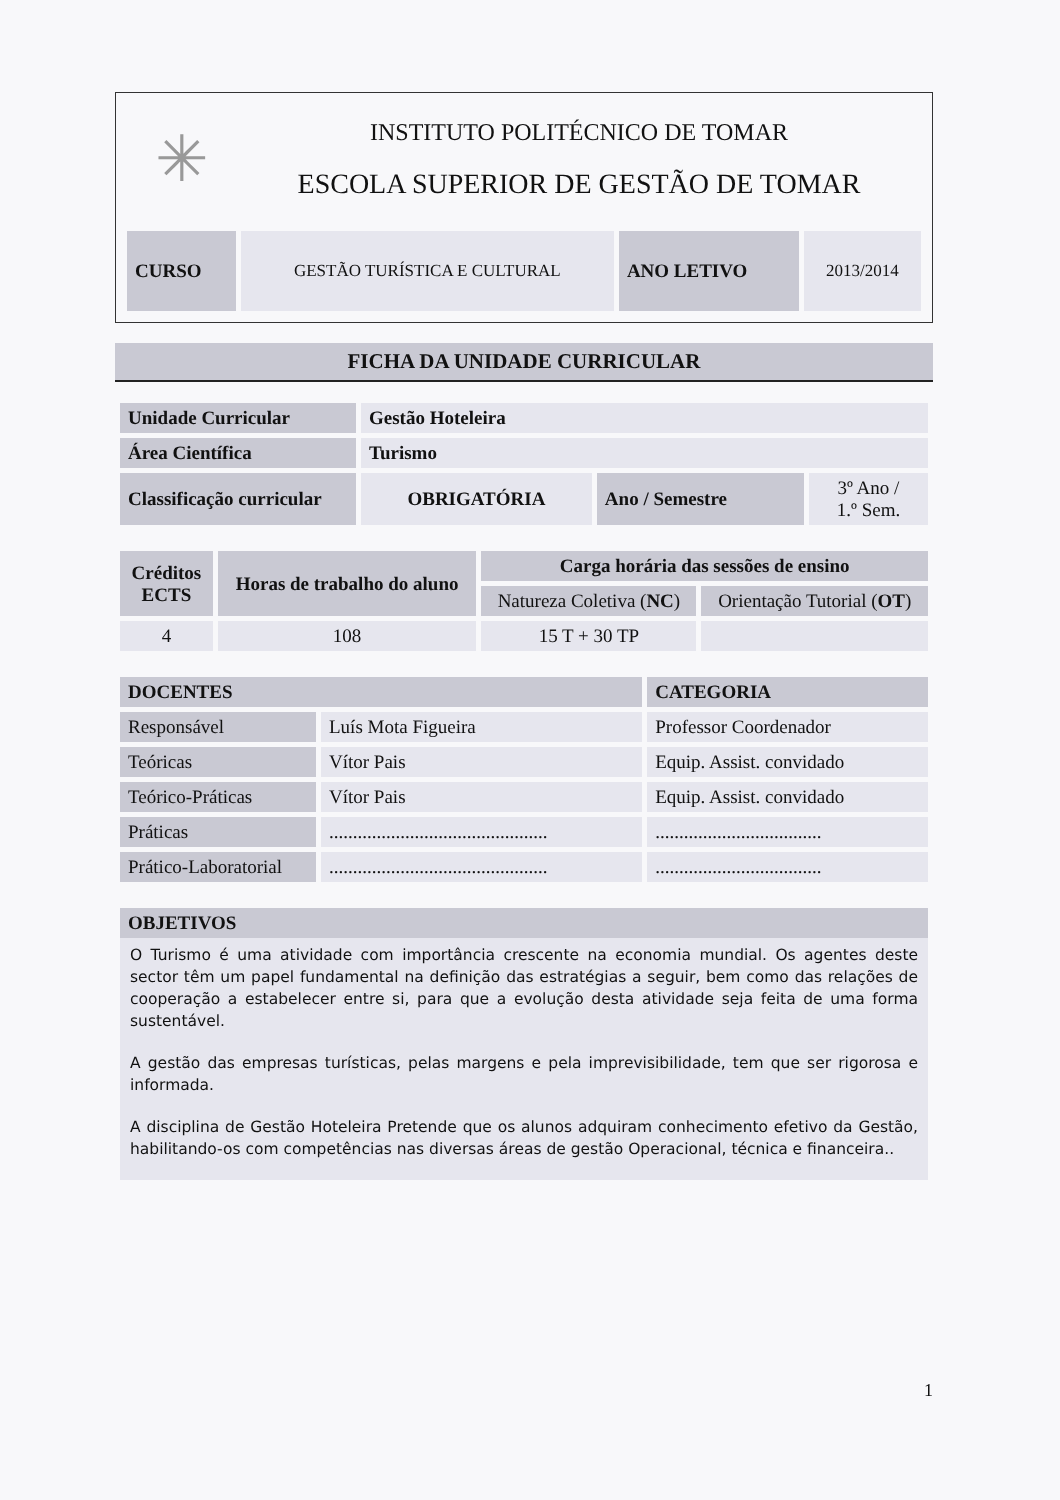✳
INSTITUTO POLITÉCNICO DE TOMAR
ESCOLA SUPERIOR DE GESTÃO DE TOMAR
| CURSO | GESTÃO TURÍSTICA E CULTURAL | ANO LETIVO | 2013/2014 |
FICHA DA UNIDADE CURRICULAR
| Unidade Curricular | Gestão Hoteleira | | |
| Área Científica | Turismo | | |
| Classificação curricular | OBRIGATÓRIA | Ano / Semestre | 3º Ano / 1.º Sem. |
| Créditos ECTS | Horas de trabalho do aluno | Carga horária das sessões de ensino | |
| | | Natureza Coletiva ( NC ) | Orientação Tutorial ( OT ) |
| 4 | 108 | 15 T + 30 TP | |
| DOCENTES | | CATEGORIA |
| Responsável | Luís Mota Figueira | Professor Coordenador |
| Teóricas | Vítor Pais | Equip. Assist. convidado |
| Teórico-Práticas | Vítor Pais | Equip. Assist. convidado |
| Práticas | .............................................. | ................................... |
| Prático-Laboratorial | .............................................. | ................................... |
| OBJETIVOS |
O Turismo é uma atividade com importância crescente na economia mundial. Os agentes deste sector têm um papel fundamental na definição das estratégias a seguir, bem como das relações de cooperação a estabelecer entre si, para que a evolução desta atividade seja feita de uma forma sustentável.
A gestão das empresas turísticas, pelas margens e pela imprevisibilidade, tem que ser rigorosa e informada.
A disciplina de Gestão Hoteleira Pretende que os alunos adquiram conhecimento efetivo da Gestão, habilitando-os com competências nas diversas áreas de gestão Operacional, técnica e financeira..
1